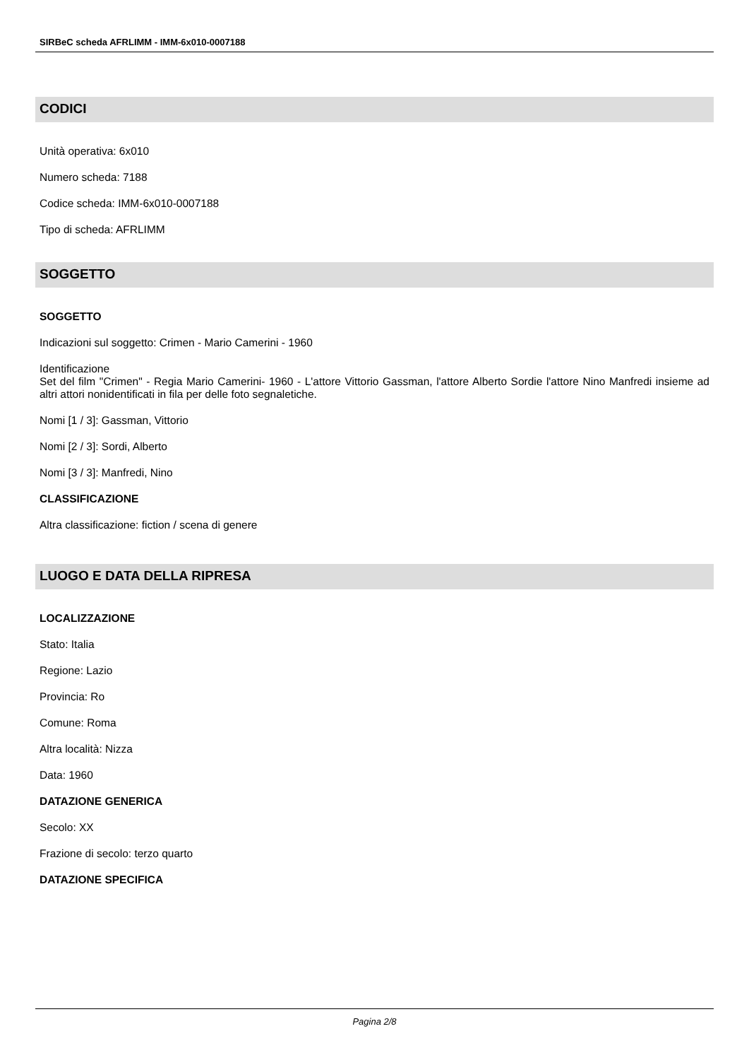SIRBeC scheda AFRLIMM - IMM-6x010-0007188
CODICI
Unità operativa: 6x010
Numero scheda: 7188
Codice scheda: IMM-6x010-0007188
Tipo di scheda: AFRLIMM
SOGGETTO
SOGGETTO
Indicazioni sul soggetto: Crimen - Mario Camerini - 1960
Identificazione
Set del film "Crimen" - Regia Mario Camerini- 1960 - L'attore Vittorio Gassman, l'attore Alberto Sordie l'attore Nino Manfredi insieme ad altri attori nonidentificati in fila per delle foto segnaletiche.
Nomi [1 / 3]: Gassman, Vittorio
Nomi [2 / 3]: Sordi, Alberto
Nomi [3 / 3]: Manfredi, Nino
CLASSIFICAZIONE
Altra classificazione: fiction / scena di genere
LUOGO E DATA DELLA RIPRESA
LOCALIZZAZIONE
Stato: Italia
Regione: Lazio
Provincia: Ro
Comune: Roma
Altra località: Nizza
Data: 1960
DATAZIONE GENERICA
Secolo: XX
Frazione di secolo: terzo quarto
DATAZIONE SPECIFICA
Pagina 2/8